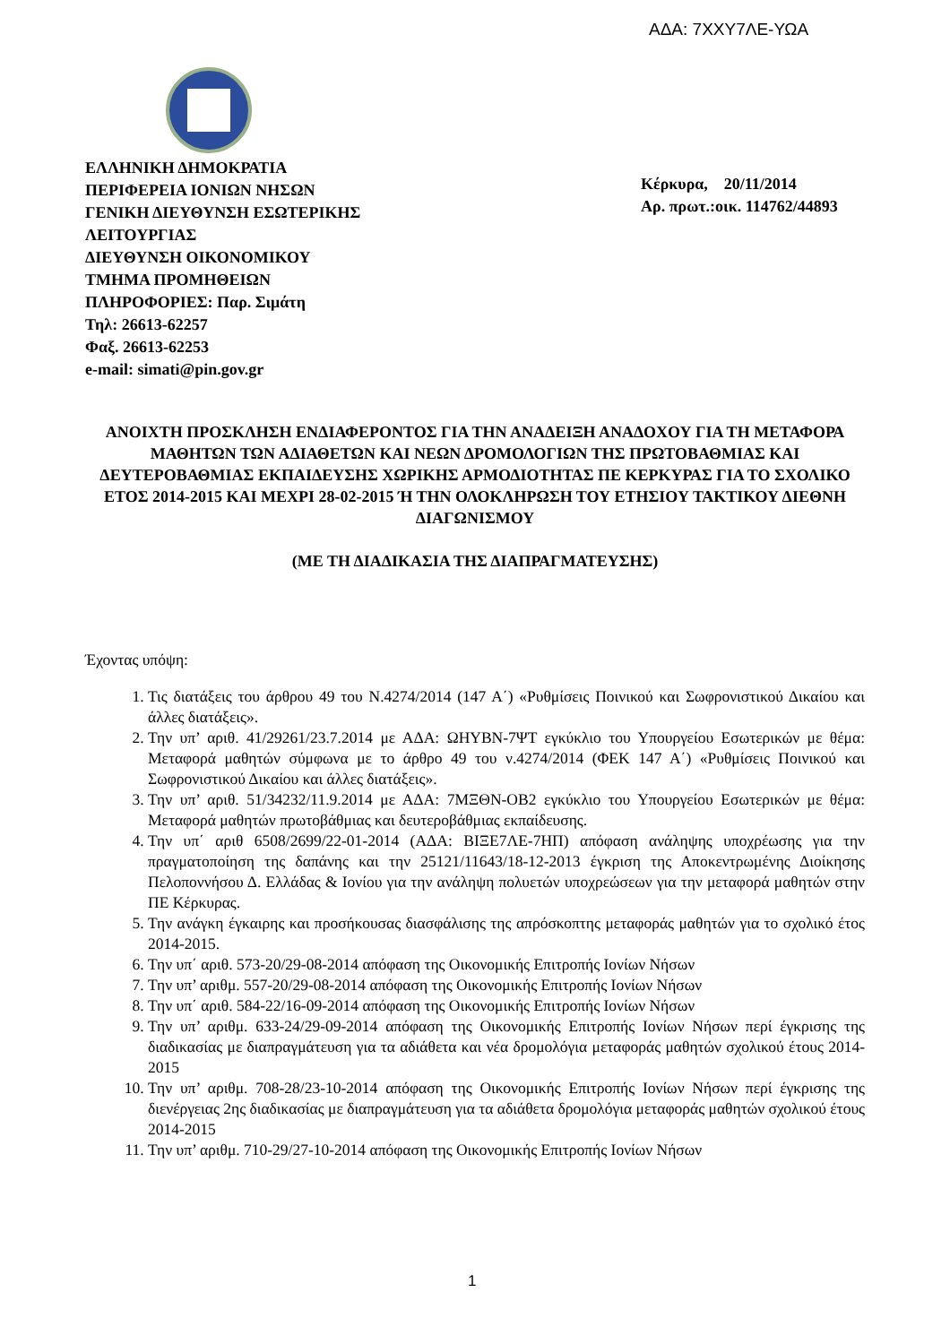ΑΔΑ: 7ΧΧΥ7ΛΕ-ΥΩΑ
ΕΛΛΗΝΙΚΗ ΔΗΜΟΚΡΑΤΙΑ
ΠΕΡΙΦΕΡΕΙΑ ΙΟΝΙΩΝ ΝΗΣΩΝ
ΓΕΝΙΚΗ ΔΙΕΥΘΥΝΣΗ ΕΣΩΤΕΡΙΚΗΣ
ΛΕΙΤΟΥΡΓΙΑΣ
ΔΙΕΥΘΥΝΣΗ ΟΙΚΟΝΟΜΙΚΟΥ
ΤΜΗΜΑ ΠΡΟΜΗΘΕΙΩΝ
ΠΛΗΡΟΦΟΡΙΕΣ: Παρ. Σιμάτη
Τηλ: 26613-62257
Φαξ. 26613-62253
e-mail: simati@pin.gov.gr
Κέρκυρα, 20/11/2014
Αρ. πρωτ.:οικ. 114762/44893
ΑΝΟΙΧΤΗ ΠΡΟΣΚΛΗΣΗ ΕΝΔΙΑΦΕΡΟΝΤΟΣ ΓΙΑ ΤΗΝ ΑΝΑΔΕΙΞΗ ΑΝΑΔΟΧΟΥ ΓΙΑ ΤΗ ΜΕΤΑΦΟΡΑ ΜΑΘΗΤΩΝ ΤΩΝ ΑΔΙΑΘΕΤΩΝ ΚΑΙ ΝΕΩΝ ΔΡΟΜΟΛΟΓΙΩΝ ΤΗΣ ΠΡΩΤΟΒΑΘΜΙΑΣ ΚΑΙ ΔΕΥΤΕΡΟΒΑΘΜΙΑΣ ΕΚΠΑΙΔΕΥΣΗΣ ΧΩΡΙΚΗΣ ΑΡΜΟΔΙΟΤΗΤΑΣ ΠΕ ΚΕΡΚΥΡΑΣ ΓΙΑ ΤΟ ΣΧΟΛΙΚΟ ΕΤΟΣ 2014-2015 ΚΑΙ ΜΕΧΡΙ 28-02-2015 Ή ΤΗΝ ΟΛΟΚΛΗΡΩΣΗ ΤΟΥ ΕΤΗΣΙΟΥ ΤΑΚΤΙΚΟΥ ΔΙΕΘΝΗ ΔΙΑΓΩΝΙΣΜΟΥ
(ΜΕ ΤΗ ΔΙΑΔΙΚΑΣΙΑ ΤΗΣ ΔΙΑΠΡΑΓΜΑΤΕΥΣΗΣ)
Έχοντας υπόψη:
1. Τις διατάξεις του άρθρου 49 του Ν.4274/2014 (147 Α΄) «Ρυθμίσεις Ποινικού και Σωφρονιστικού Δικαίου και άλλες διατάξεις».
2. Την υπ’ αριθ. 41/29261/23.7.2014 με ΑΔΑ: ΩΗΥΒΝ-7ΨΤ εγκύκλιο του Υπουργείου Εσωτερικών με θέμα: Μεταφορά μαθητών σύμφωνα με το άρθρο 49 του ν.4274/2014 (ΦΕΚ 147 Α΄) «Ρυθμίσεις Ποινικού και Σωφρονιστικού Δικαίου και άλλες διατάξεις».
3. Την υπ’ αριθ. 51/34232/11.9.2014 με ΑΔΑ: 7ΜΞΘΝ-ΟΒ2 εγκύκλιο του Υπουργείου Εσωτερικών με θέμα: Μεταφορά μαθητών πρωτοβάθμιας και δευτεροβάθμιας εκπαίδευσης.
4. Την υπ΄ αριθ 6508/2699/22-01-2014 (ΑΔΑ: ΒΙΞΕ7ΛΕ-7ΗΠ) απόφαση ανάληψης υποχρέωσης για την πραγματοποίηση της δαπάνης και την 25121/11643/18-12-2013 έγκριση της Αποκεντρωμένης Διοίκησης Πελοποννήσου Δ. Ελλάδας & Ιονίου για την ανάληψη πολυετών υποχρεώσεων για την μεταφορά μαθητών στην ΠΕ Κέρκυρας.
5. Την ανάγκη έγκαιρης και προσήκουσας διασφάλισης της απρόσκοπτης μεταφοράς μαθητών για το σχολικό έτος 2014-2015.
6. Την υπ΄ αριθ. 573-20/29-08-2014 απόφαση της Οικονομικής Επιτροπής Ιονίων Νήσων
7. Την υπ’ αριθμ. 557-20/29-08-2014 απόφαση της Οικονομικής Επιτροπής Ιονίων Νήσων
8. Την υπ΄ αριθ. 584-22/16-09-2014 απόφαση της Οικονομικής Επιτροπής Ιονίων Νήσων
9. Την υπ’ αριθμ. 633-24/29-09-2014 απόφαση της Οικονομικής Επιτροπής Ιονίων Νήσων περί έγκρισης της διαδικασίας με διαπραγμάτευση για τα αδιάθετα και νέα δρομολόγια μεταφοράς μαθητών σχολικού έτους 2014-2015
10. Την υπ’ αριθμ. 708-28/23-10-2014 απόφαση της Οικονομικής Επιτροπής Ιονίων Νήσων περί έγκρισης της διενέργειας 2ης διαδικασίας με διαπραγμάτευση για τα αδιάθετα δρομολόγια μεταφοράς μαθητών σχολικού έτους 2014-2015
11. Την υπ’ αριθμ. 710-29/27-10-2014 απόφαση της Οικονομικής Επιτροπής Ιονίων Νήσων
1